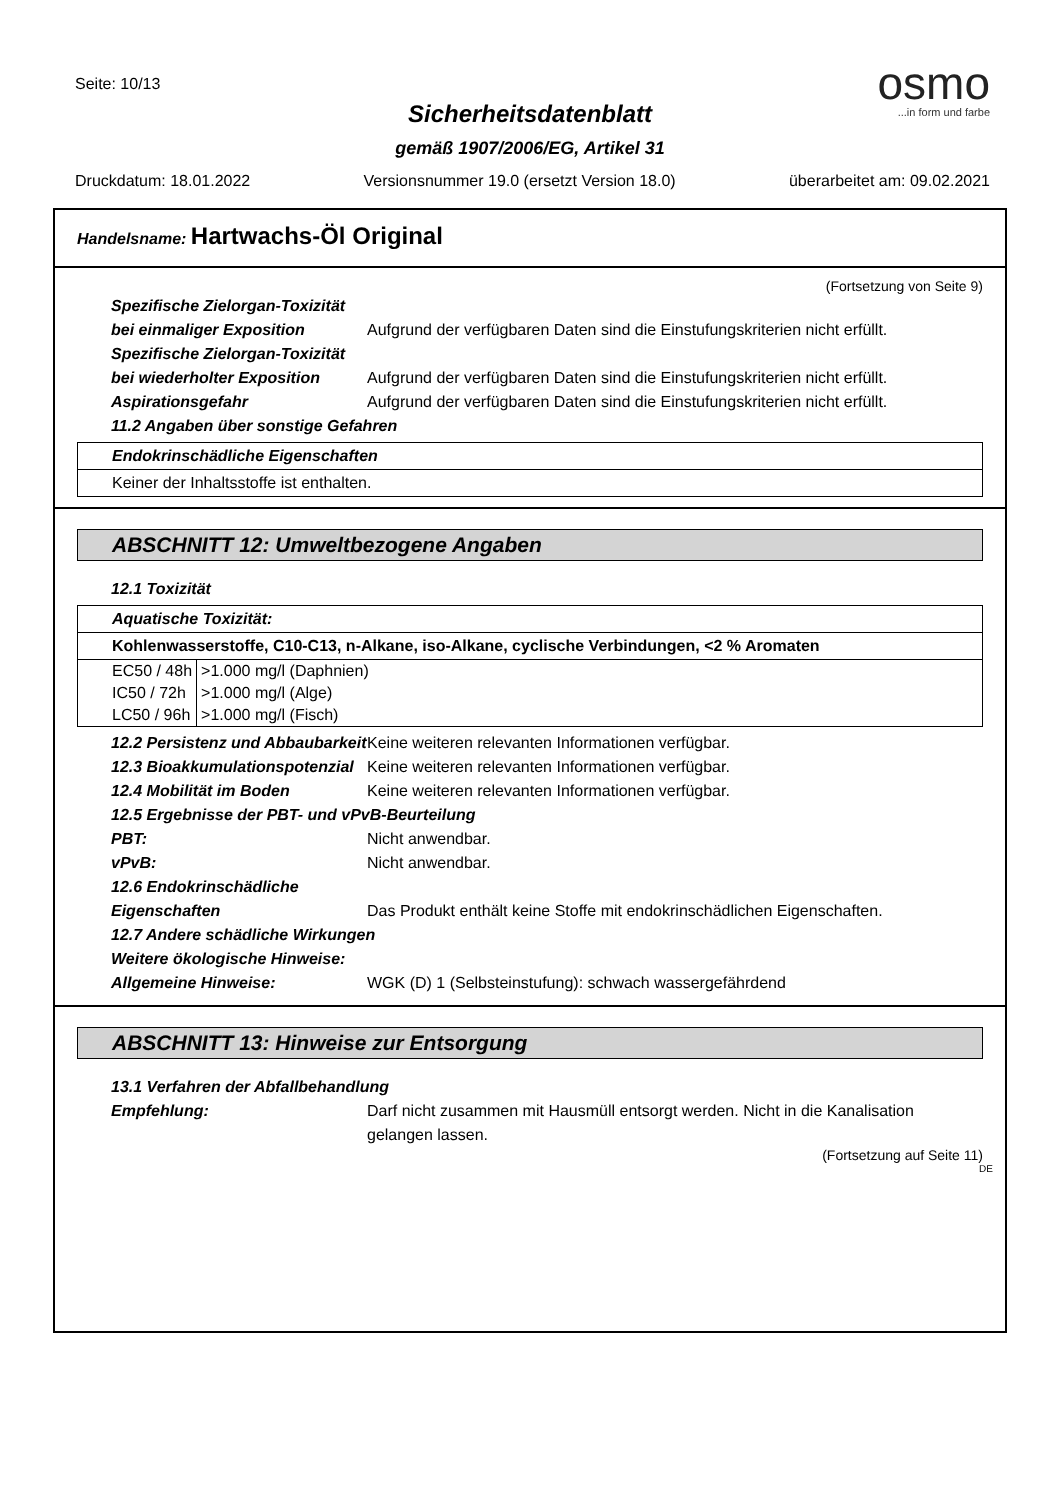Seite: 10/13
osmo
...in form und farbe
Sicherheitsdatenblatt
gemäß 1907/2006/EG, Artikel 31
Druckdatum: 18.01.2022 Versionsnummer 19.0 (ersetzt Version 18.0) überarbeitet am: 09.02.2021
Handelsname: Hartwachs-Öl Original
(Fortsetzung von Seite 9)
Spezifische Zielorgan-Toxizität bei einmaliger Exposition
Aufgrund der verfügbaren Daten sind die Einstufungskriterien nicht erfüllt.
Spezifische Zielorgan-Toxizität bei wiederholter Exposition
Aufgrund der verfügbaren Daten sind die Einstufungskriterien nicht erfüllt.
Aspirationsgefahr Aufgrund der verfügbaren Daten sind die Einstufungskriterien nicht erfüllt.
11.2 Angaben über sonstige Gefahren
Endokrinschädliche Eigenschaften
Keiner der Inhaltsstoffe ist enthalten.
ABSCHNITT 12: Umweltbezogene Angaben
12.1 Toxizität
Aquatische Toxizität:
Kohlenwasserstoffe, C10-C13, n-Alkane, iso-Alkane, cyclische Verbindungen, <2 % Aromaten
| EC50 / 48h | >1.000 mg/l (Daphnien) |
| IC50 / 72h | >1.000 mg/l (Alge) |
| LC50 / 96h | >1.000 mg/l (Fisch) |
12.2 Persistenz und Abbaubarkeit
Keine weiteren relevanten Informationen verfügbar.
12.3 Bioakkumulationspotenzial
Keine weiteren relevanten Informationen verfügbar.
12.4 Mobilität im Boden Keine weiteren relevanten Informationen verfügbar.
12.5 Ergebnisse der PBT- und vPvB-Beurteilung
PBT: Nicht anwendbar.
vPvB: Nicht anwendbar.
12.6 Endokrinschädliche Eigenschaften
Das Produkt enthält keine Stoffe mit endokrinschädlichen Eigenschaften.
12.7 Andere schädliche Wirkungen
Weitere ökologische Hinweise:
Allgemeine Hinweise: WGK (D) 1 (Selbsteinstufung): schwach wassergefährdend
ABSCHNITT 13: Hinweise zur Entsorgung
13.1 Verfahren der Abfallbehandlung
Empfehlung: Darf nicht zusammen mit Hausmüll entsorgt werden. Nicht in die Kanalisation gelangen lassen.
(Fortsetzung auf Seite 11)
DE